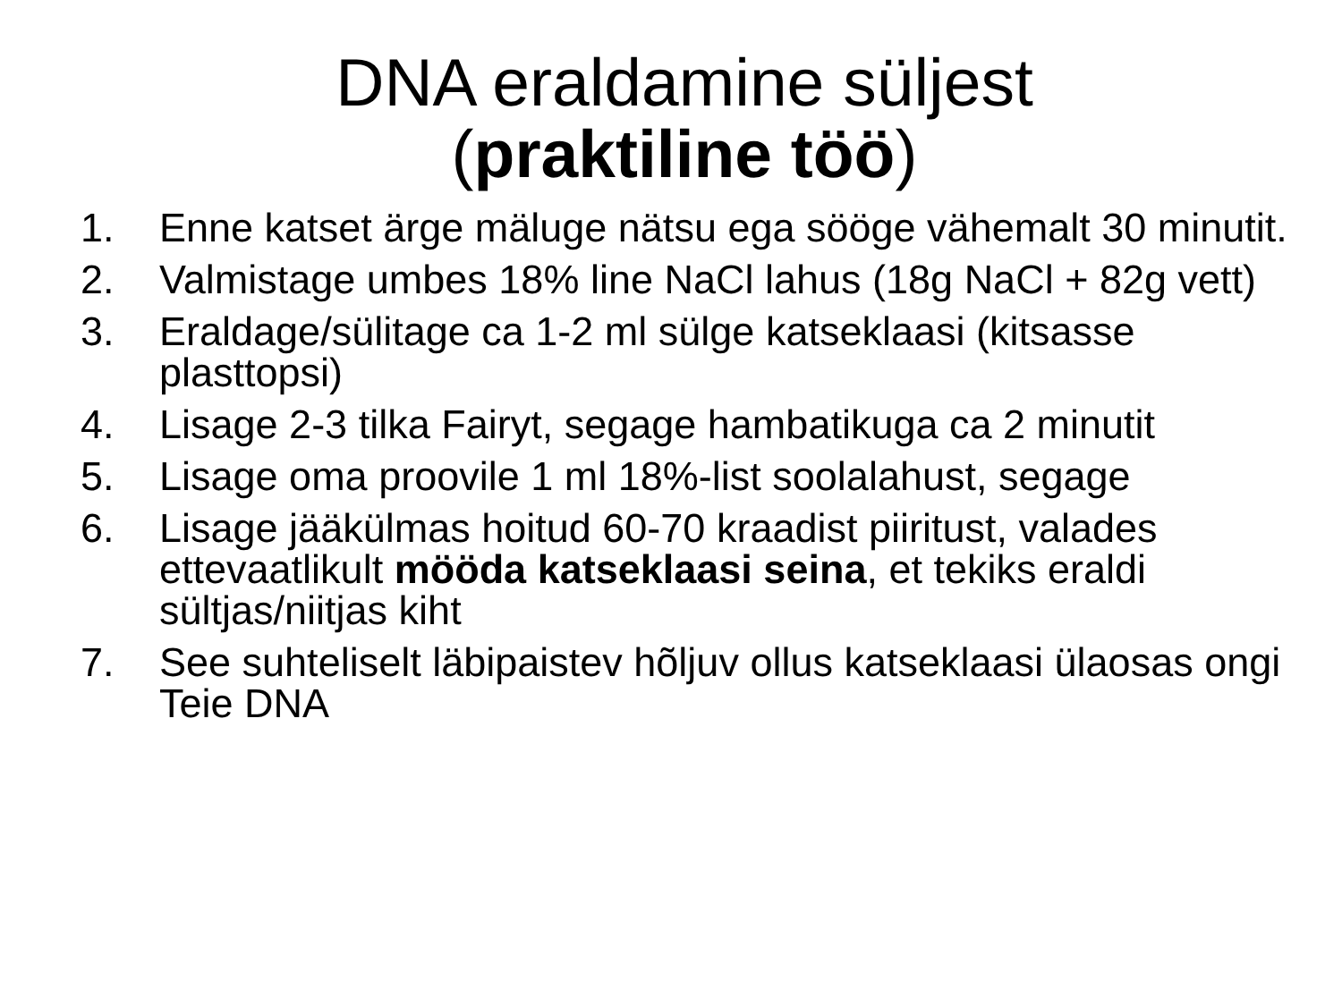DNA eraldamine süljest
(praktiline töö)
1. Enne katset ärge mäluge nätsu ega sööge vähemalt 30 minutit.
2. Valmistage umbes 18% line NaCl lahus (18g NaCl + 82g vett)
3. Eraldage/sülitage ca 1-2 ml sülge katseklaasi (kitsasse plasttopsi)
4. Lisage 2-3 tilka Fairyt, segage hambatikuga ca 2 minutit
5. Lisage oma proovile 1 ml 18%-list soolalahust, segage
6. Lisage jääkülmas hoitud 60-70 kraadist piiritust, valades ettevaatlikult mööda katseklaasi seina, et tekiks eraldi sültjas/niitjas kiht
7. See suhteliselt läbipaistev hõljuv ollus katseklaasi ülaosas ongi Teie DNA